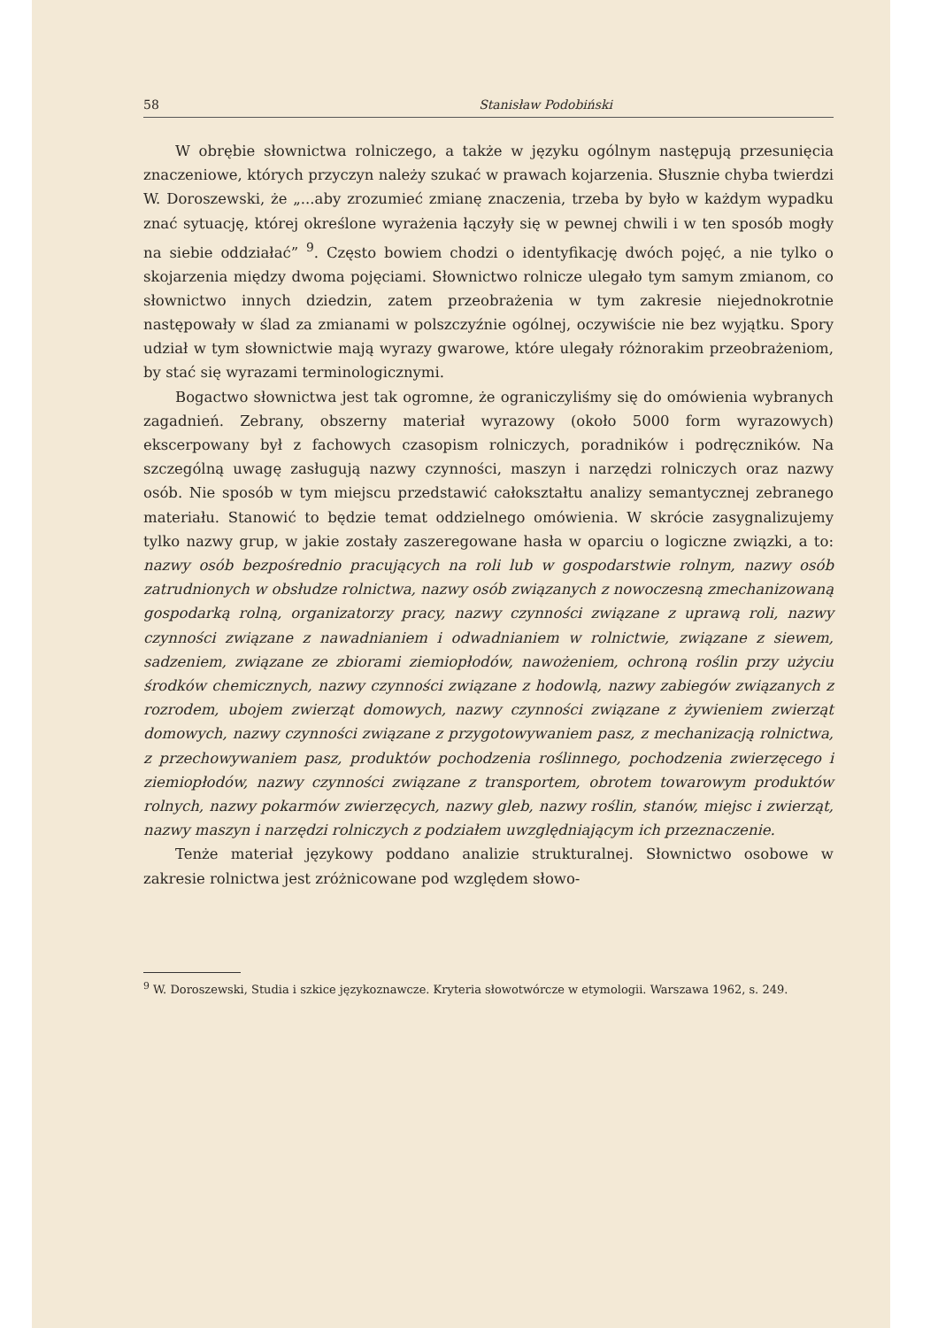58 Stanisław Podobiński
W obrębie słownictwa rolniczego, a także w języku ogólnym następują przesunięcia znaczeniowe, których przyczyn należy szukać w prawach kojarzenia. Słusznie chyba twierdzi W. Doroszewski, że „...aby zrozumieć zmianę znaczenia, trzeba by było w każdym wypadku znać sytuację, której określone wyrażenia łączyły się w pewnej chwili i w ten sposób mogły na siebie oddziałać” <sup>9</sup>. Często bowiem chodzi o identyfikację dwóch pojęć, a nie tylko o skojarzenia między dwoma pojęciami. Słownictwo rolnicze ulegało tym samym zmianom, co słownictwo innych dziedzin, zatem przeobrażenia w tym zakresie niejednokrotnie następowały w ślad za zmianami w polszczyźnie ogólnej, oczywiście nie bez wyjątku. Spory udział w tym słownictwie mają wyrazy gwarowe, które ulegały różnorakim przeobrażeniom, by stać się wyrazami terminologicznymi.
Bogactwo słownictwa jest tak ogromne, że ograniczyliśmy się do omówienia wybranych zagadnień. Zebrany, obszerny materiał wyrazowy (około 5000 form wyrazowych) ekscerpowany był z fachowych czasopism rolniczych, poradników i podręczników. Na szczególną uwagę zasługują nazwy czynności, maszyn i narzędzi rolniczych oraz nazwy osób. Nie sposób w tym miejscu przedstawić całokształtu analizy semantycznej zebranego materiału. Stanowić to będzie temat oddzielnego omówienia. W skrócie zasygnalizujemy tylko nazwy grup, w jakie zostały zaszeregowane hasła w oparciu o logiczne związki, a to: nazwy osób bezpośrednio pracujących na roli lub w gospodarstwie rolnym, nazwy osób zatrudnionych w obsłudze rolnictwa, nazwy osób związanych z nowoczesną zmechanizowaną gospodarką rolną, organizatorzy pracy, nazwy czynności związane z uprawą roli, nazwy czynności związane z nawadnianiem i odwadnianiem w rolnictwie, związane z siewem, sadzeniem, związane ze zbiorami ziemiopłodów, nawożeniem, ochroną roślin przy użyciu środków chemicznych, nazwy czynności związane z hodowlą, nazwy zabiegów związanych z rozrodem, ubojem zwierząt domowych, nazwy czynności związane z żywieniem zwierząt domowych, nazwy czynności związane z przygotowywaniem pasz, z mechanizacją rolnictwa, z przechowywaniem pasz, produktów pochodzenia roślinnego, pochodzenia zwierzęcego i ziemiopłodów, nazwy czynności związane z transportem, obrotem towarowym produktów rolnych, nazwy pokarmów zwierzęcych, nazwy gleb, nazwy roślin, stanów, miejsc i zwierząt, nazwy maszyn i narzędzi rolniczych z podziałem uwzględniającym ich przeznaczenie.
Tenże materiał językowy poddano analizie strukturalnej. Słownictwo osobowe w zakresie rolnictwa jest zróżnicowane pod względem słowo-
<sup>9</sup> W. Doroszewski, Studia i szkice językoznawcze. Kryteria słowotwórcze w etymologii. Warszawa 1962, s. 249.